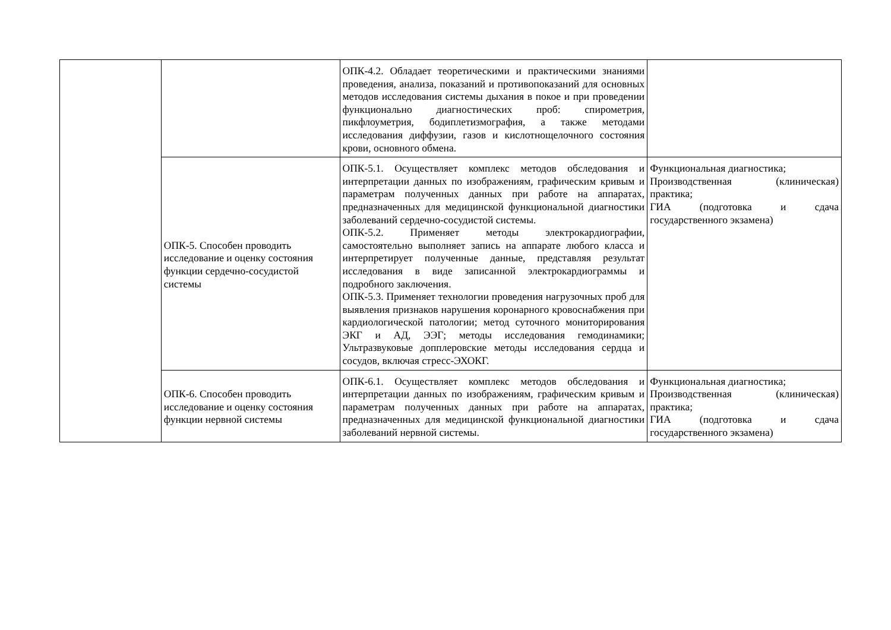| | | ОПК-4.2. Обладает теоретическими и практическими знаниями проведения, анализа, показаний и противопоказаний для основных методов исследования системы дыхания в покое и при проведении функционально диагностических проб: спирометрия, пикфлоуметрия, бодиплетизмография, а также методами исследования диффузии, газов и кислотнощелочного состояния крови, основного обмена. | |
| | ОПК-5. Способен проводить исследование и оценку состояния функции сердечно-сосудистой системы | ОПК-5.1. Осуществляет комплекс методов обследования и интерпретации данных по изображениям, графическим кривым и параметрам полученных данных при работе на аппаратах, предназначенных для медицинской функциональной диагностики заболеваний сердечно-сосудистой системы. ОПК-5.2. Применяет методы электрокардиографии, самостоятельно выполняет запись на аппарате любого класса и интерпретирует полученные данные, представляя результат исследования в виде записанной электрокардиограммы и подробного заключения. ОПК-5.3. Применяет технологии проведения нагрузочных проб для выявления признаков нарушения коронарного кровоснабжения при кардиологической патологии; метод суточного мониторирования ЭКГ и АД, ЭЭГ; методы исследования гемодинамики; Ультразвуковые допплеровские методы исследования сердца и сосудов, включая стресс-ЭХОКГ. | Функциональная диагностика; Производственная (клиническая) практика; ГИА (подготовка и сдача государственного экзамена) |
| | ОПК-6. Способен проводить исследование и оценку состояния функции нервной системы | ОПК-6.1. Осуществляет комплекс методов обследования и интерпретации данных по изображениям, графическим кривым и параметрам полученных данных при работе на аппаратах, предназначенных для медицинской функциональной диагностики заболеваний нервной системы. | Функциональная диагностика; Производственная (клиническая) практика; ГИА (подготовка и сдача государственного экзамена) |